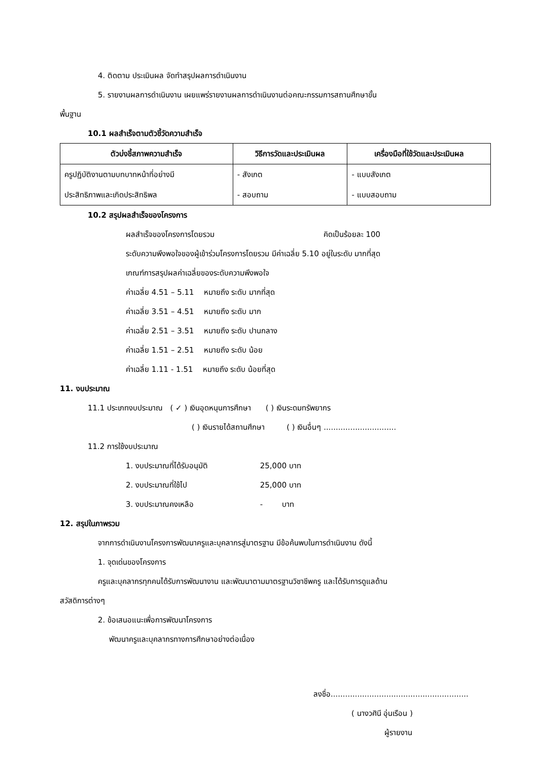4. ติดตาม ประเมินผล จัดทำสรุปผลการดำเนินงาน
5. รายงานผลการดำเนินงาน เผยแพร่รายงานผลการดำเนินงานต่อคณะกรรมการสถานศึกษาขั้น
พื้นฐาน
10.1 ผลสำเร็จตามตัวชี้วัดความสำเร็จ
| ตัวบ่งชี้สภาพความสำเร็จ | วิธีการวัดและประเมินผล | เครื่องมือที่ใช้วัดและประเมินผล |
| --- | --- | --- |
| ครูปฏิบัติงานตามบทบาทหน้าที่อย่างมี | - สังเกต | - แบบสังเกต |
| ประสิทธิภาพและเกิดประสิทธิพล | - สอบถาม | - แบบสอบถาม |
10.2 สรุปผลสำเร็จของโครงการ
ผลสำเร็จของโครงการโดยรวม คิดเป็นร้อยละ 100
ระดับความพึงพอใจของผู้เข้าร่วมโครงการโดยรวม มีค่าเฉลี่ย 5.10 อยู่ในระดับ มากที่สุด
เกณฑ์การสรุปผลค่าเฉลี่ยของระดับความพึงพอใจ
ค่าเฉลี่ย 4.51 – 5.11 หมายถึง ระดับ มากที่สุด
ค่าเฉลี่ย 3.51 – 4.51 หมายถึง ระดับ มาก
ค่าเฉลี่ย 2.51 – 3.51 หมายถึง ระดับ ปานกลาง
ค่าเฉลี่ย 1.51 – 2.51 หมายถึง ระดับ น้อย
ค่าเฉลี่ย 1.11 - 1.51 หมายถึง ระดับ น้อยที่สุด
11. งบประมาณ
11.1 ประเภทงบประมาณ ( ✓ ) เงินอุดหนุนการศึกษา ( ) เงินระดมทรัพยากร
( ) เงินรายได้สถานศึกษา ( ) เงินอื่นๆ ..............................
11.2 การใช้งบประมาณ
1. งบประมาณที่ได้รับอนุมัติ 25,000 บาท
2. งบประมาณที่ใช้ไป 25,000 บาท
3. งบประมาณคงเหลือ - บาท
12. สรุปในภาพรวม
จากการดำเนินงานโครงการพัฒนาครูและบุคลากรสู่มาตรฐาน มีข้อค้นพบในการดำเนินงาน ดังนี้
1. จุดเด่นของโครงการ
ครูและบุคลากรทุกคนได้รับการพัฒนางาน และพัฒนาตามมาตรฐานวิชาชีพครู และได้รับการดูแลด้าน
สวัสดิการต่างๆ
2. ข้อเสนอแนะเพื่อการพัฒนาโครงการ
พัฒนาครูและบุคลากรทางการศึกษาอย่างต่อเนื่อง
ลงชื่อ.........................................................
( นางวศินี อุ่นเรือน )
ผู้รายงาน